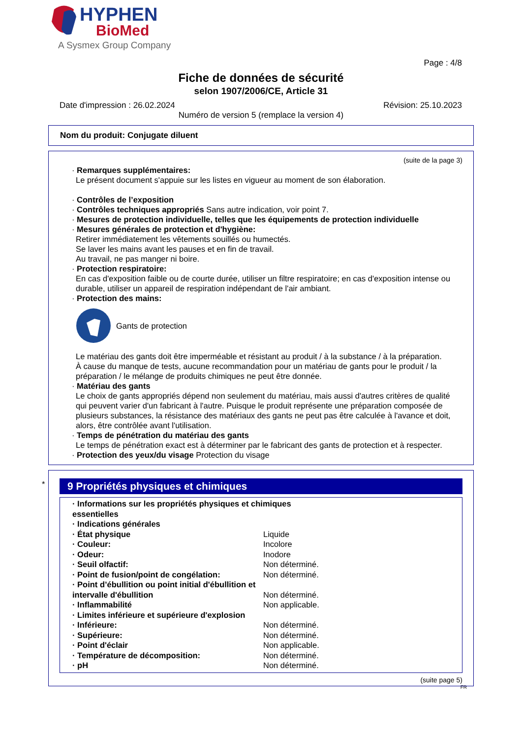HYPHEN
BioMed
A Sysmex Group Company
Page : 4/8
Fiche de données de sécurité
selon 1907/2006/CE, Article 31
Date d'impression : 26.02.2024 Révision: 25.10.2023
Numéro de version 5 (remplace la version 4)
Nom du produit: Conjugate diluent
(suite de la page 3)
· Remarques supplémentaires:
Le présent document s'appuie sur les listes en vigueur au moment de son élaboration.
· Contrôles de l’exposition
· Contrôles techniques appropriés Sans autre indication, voir point 7.
· Mesures de protection individuelle, telles que les équipements de protection individuelle
· Mesures générales de protection et d'hygiène:
Retirer immédiatement les vêtements souillés ou humectés.
Se laver les mains avant les pauses et en fin de travail.
Au travail, ne pas manger ni boire.
· Protection respiratoire:
En cas d'exposition faible ou de courte durée, utiliser un filtre respiratoire; en cas d'exposition intense ou durable, utiliser un appareil de respiration indépendant de l'air ambiant.
· Protection des mains:
Gants de protection
Le matériau des gants doit être imperméable et résistant au produit / à la substance / à la préparation.
À cause du manque de tests, aucune recommandation pour un matériau de gants pour le produit / la préparation / le mélange de produits chimiques ne peut être donnée.
· Matériau des gants
Le choix de gants appropriés dépend non seulement du matériau, mais aussi d'autres critères de qualité qui peuvent varier d'un fabricant à l'autre. Puisque le produit représente une préparation composée de plusieurs substances, la résistance des matériaux des gants ne peut pas être calculée à l'avance et doit, alors, être contrôlée avant l'utilisation.
· Temps de pénétration du matériau des gants
Le temps de pénétration exact est à déterminer par le fabricant des gants de protection et à respecter.
· Protection des yeux/du visage Protection du visage
*
9 Propriétés physiques et chimiques
| · Informations sur les propriétés physiques et chimiques essentielles | |
| · Indications générales | |
| · État physique | Liquide |
| · Couleur: | Incolore |
| · Odeur: | Inodore |
| · Seuil olfactif: | Non déterminé. |
| · Point de fusion/point de congélation: | Non déterminé. |
| · Point d’ébullition ou point initial d'ébullition et intervalle d'ébullition | Non déterminé. |
| · Inflammabilité | Non applicable. |
| · Limites inférieure et supérieure d'explosion | |
| · Inférieure: | Non déterminé. |
| · Supérieure: | Non déterminé. |
| · Point d'éclair | Non applicable. |
| · Température de décomposition: | Non déterminé. |
| · pH | Non déterminé. |
(suite page 5)
FR